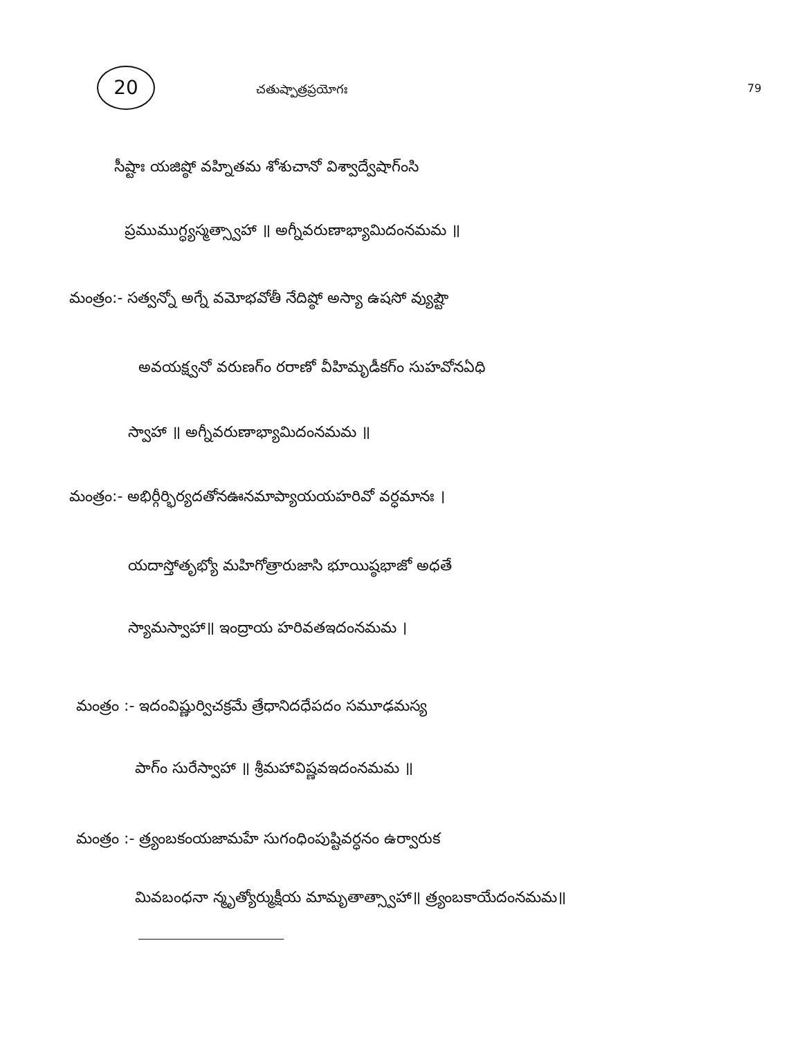20
చతుష్పాత్రప్రయోగః
79
సీష్టాః యజిష్ఠో వహ్నితమ శోశుచానో విశ్వాద్వేషాగ్ంసి
ప్రముముగ్ధ్యస్మత్స్వాహా ॥ అగ్నీవరుణాభ్యామిదంనమమ ॥
మంత్రం:- సత్వన్నో అగ్నే వమోభవోతీ నేదిష్ఠో అస్యా ఉషసో వ్యుష్టౌ
అవయక్ష్వనో వరుణగ్ం రరాణో వీహిమృడీకగ్ం సుహవోనఏధి
స్వాహా ॥ అగ్నీవరుణాభ్యామిదంనమమ ॥
మంత్రం:- అభిర్గీర్భిర్యదతోనఊనమాప్యాయయహరివో వర్ధమానః ।
యదాస్తోతృభ్యో మహిగోత్రారుజాసి భూయిష్ఠభాజో అధతే
స్యామస్వాహా॥ ఇంద్రాయ హరివతఇదంనమమ ।
మంత్రం :- ఇదంవిష్ణుర్విచక్రమే త్రేధానిదధేపదం సమూఢమస్య
పాగ్ం సురేస్వాహా ॥ శ్రీమహావిష్ణవఇదంనమమ ॥
మంత్రం :- త్ర్యంబకంయజామహే సుగంధింపుష్టివర్ధనం ఉర్వారుక
మివబంధనా న్మృత్యోర్ముక్షీయ మామృతాత్స్వాహా॥ త్ర్యంబకాయేదంనమమ॥